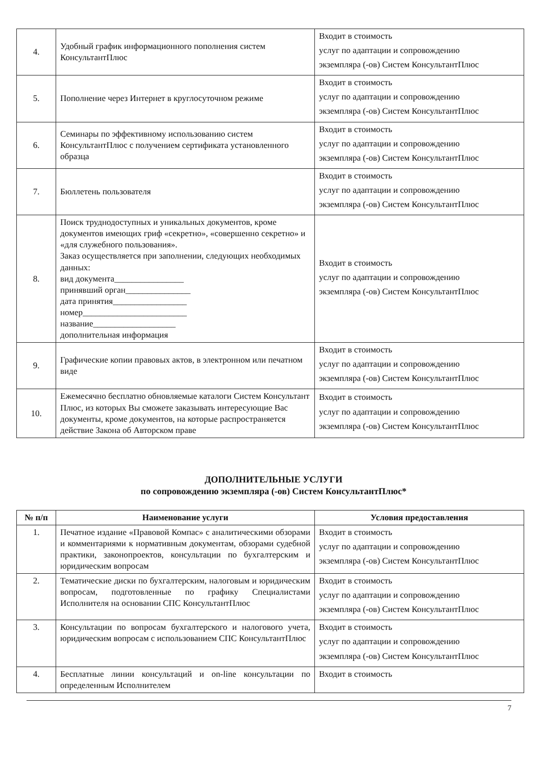| 4. | Удобный график информационного пополнения систем КонсультантПлюс | Входит в стоимость услуг по адаптации и сопровождению экземпляра (-ов) Систем КонсультантПлюс |
| 5. | Пополнение через Интернет в круглосуточном режиме | Входит в стоимость услуг по адаптации и сопровождению экземпляра (-ов) Систем КонсультантПлюс |
| 6. | Семинары по эффективному использованию систем КонсультантПлюс с получением сертификата установленного образца | Входит в стоимость услуг по адаптации и сопровождению экземпляра (-ов) Систем КонсультантПлюс |
| 7. | Бюллетень пользователя | Входит в стоимость услуг по адаптации и сопровождению экземпляра (-ов) Систем КонсультантПлюс |
| 8. | Поиск труднодоступных и уникальных документов, кроме документов имеющих гриф «секретно», «совершенно секретно» и «для служебного пользования». Заказ осуществляется при заполнении, следующих необходимых данных: вид документа________________ принявший орган_______________ дата принятия_________________ номер________________________ название___________________ дополнительная информация | Входит в стоимость услуг по адаптации и сопровождению экземпляра (-ов) Систем КонсультантПлюс |
| 9. | Графические копии правовых актов, в электронном или печатном виде | Входит в стоимость услуг по адаптации и сопровождению экземпляра (-ов) Систем КонсультантПлюс |
| 10. | Ежемесячно бесплатно обновляемые каталоги Систем Консультант Плюс, из которых Вы сможете заказывать интересующие Вас документы, кроме документов, на которые распространяется действие Закона об Авторском праве | Входит в стоимость услуг по адаптации и сопровождению экземпляра (-ов) Систем КонсультантПлюс |
ДОПОЛНИТЕЛЬНЫЕ УСЛУГИ
по сопровождению экземпляра (-ов) Систем КонсультантПлюс*
| № п/п | Наименование услуги | Условия предоставления |
| --- | --- | --- |
| 1. | Печатное издание «Правовой Компас» с аналитическими обзорами и комментариями к нормативным документам, обзорами судебной практики, законопроектов, консультации по бухгалтерским и юридическим вопросам | Входит в стоимость услуг по адаптации и сопровождению экземпляра (-ов) Систем КонсультантПлюс |
| 2. | Тематические диски по бухгалтерским, налоговым и юридическим вопросам, подготовленные по графику Специалистами Исполнителя на основании СПС КонсультантПлюс | Входит в стоимость услуг по адаптации и сопровождению экземпляра (-ов) Систем КонсультантПлюс |
| 3. | Консультации по вопросам бухгалтерского и налогового учета, юридическим вопросам с использованием СПС КонсультантПлюс | Входит в стоимость услуг по адаптации и сопровождению экземпляра (-ов) Систем КонсультантПлюс |
| 4. | Бесплатные линии консультаций и on-line консультации по определенным Исполнителем | Входит в стоимость |
7